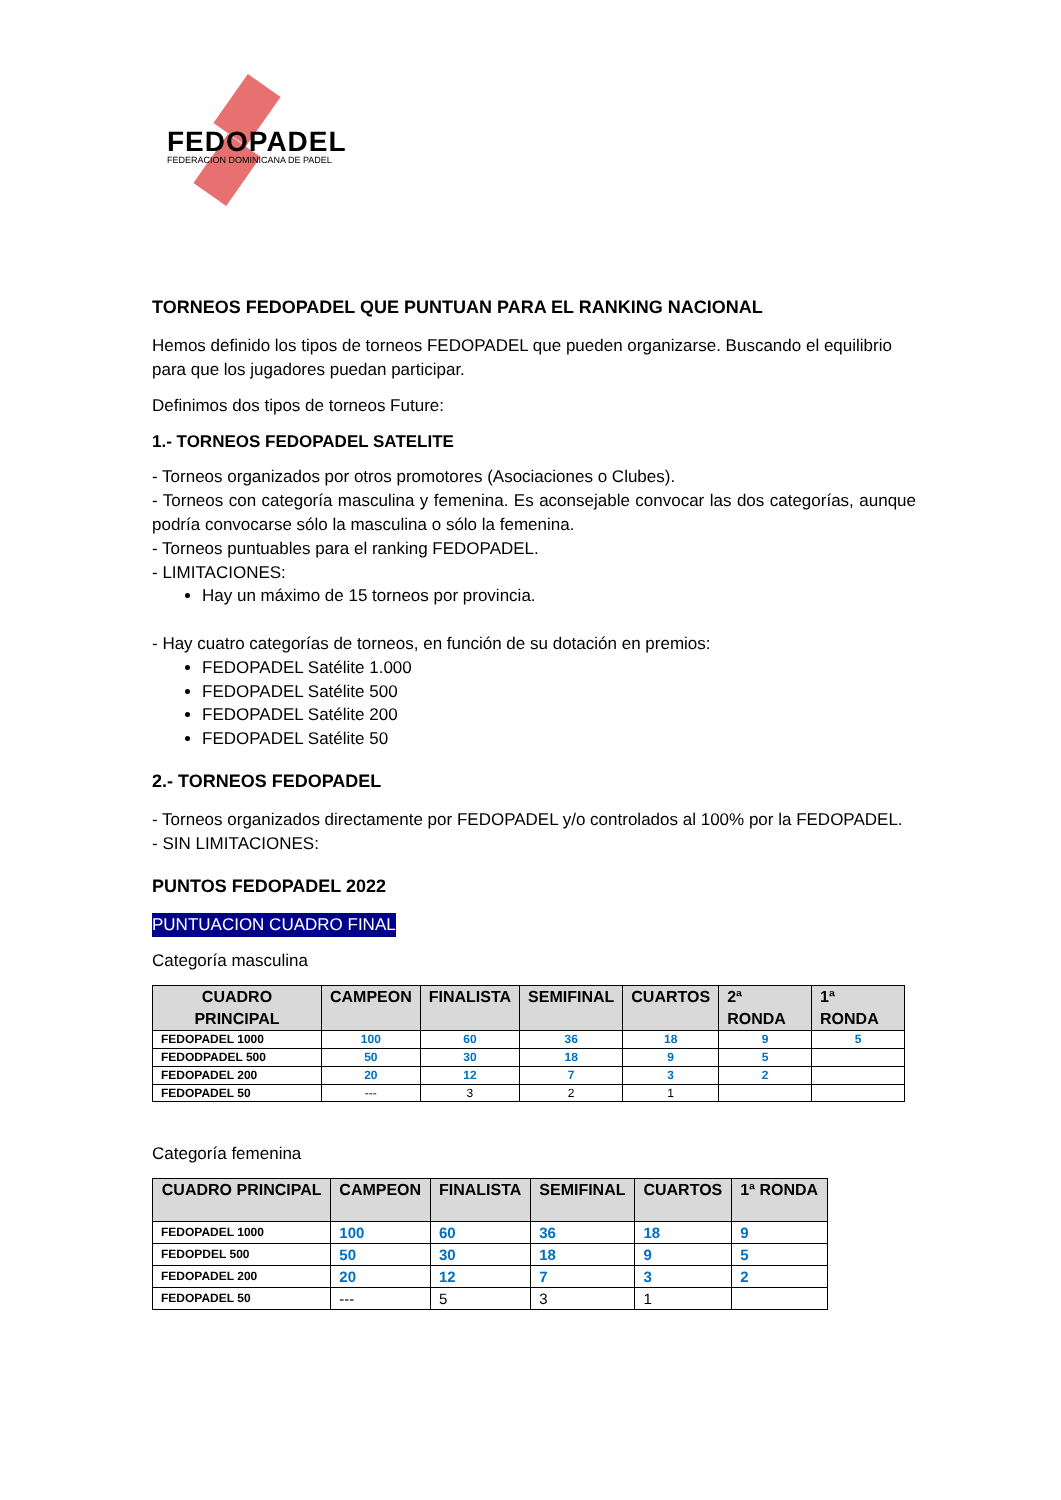FEDOPADEL
FEDERACION DOMINICANA DE PADEL
TORNEOS FEDOPADEL QUE PUNTUAN PARA EL RANKING NACIONAL
Hemos definido los tipos de torneos FEDOPADEL que pueden organizarse. Buscando el equilibrio para que los jugadores puedan participar.
Definimos dos tipos de torneos Future:
1.- TORNEOS FEDOPADEL SATELITE
- Torneos organizados por otros promotores (Asociaciones o Clubes).
- Torneos con categoría masculina y femenina. Es aconsejable convocar las dos categorías, aunque podría convocarse sólo la masculina o sólo la femenina.
- Torneos puntuables para el ranking FEDOPADEL.
- LIMITACIONES:
Hay un máximo de 15 torneos por provincia.
- Hay cuatro categorías de torneos, en función de su dotación en premios:
FEDOPADEL Satélite 1.000
FEDOPADEL Satélite 500
FEDOPADEL Satélite 200
FEDOPADEL Satélite 50
2.- TORNEOS FEDOPADEL
- Torneos organizados directamente por FEDOPADEL y/o controlados al 100% por la FEDOPADEL.
- SIN LIMITACIONES:
PUNTOS FEDOPADEL 2022
PUNTUACION CUADRO FINAL
Categoría masculina
| CUADRO PRINCIPAL | CAMPEON | FINALISTA | SEMIFINAL | CUARTOS | 2ª RONDA | 1ª RONDA |
| --- | --- | --- | --- | --- | --- | --- |
| FEDOPADEL 1000 | 100 | 60 | 36 | 18 | 9 | 5 |
| FEDODPADEL 500 | 50 | 30 | 18 | 9 | 5 | |
| FEDOPADEL 200 | 20 | 12 | 7 | 3 | 2 | |
| FEDOPADEL 50 | --- | 3 | 2 | 1 | | |
Categoría femenina
| CUADRO PRINCIPAL | CAMPEON | FINALISTA | SEMIFINAL | CUARTOS | 1ª RONDA |
| --- | --- | --- | --- | --- | --- |
| FEDOPADEL 1000 | 100 | 60 | 36 | 18 | 9 |
| FEDOPDEL 500 | 50 | 30 | 18 | 9 | 5 |
| FEDOPADEL 200 | 20 | 12 | 7 | 3 | 2 |
| FEDOPADEL 50 | --- | 5 | 3 | 1 | |